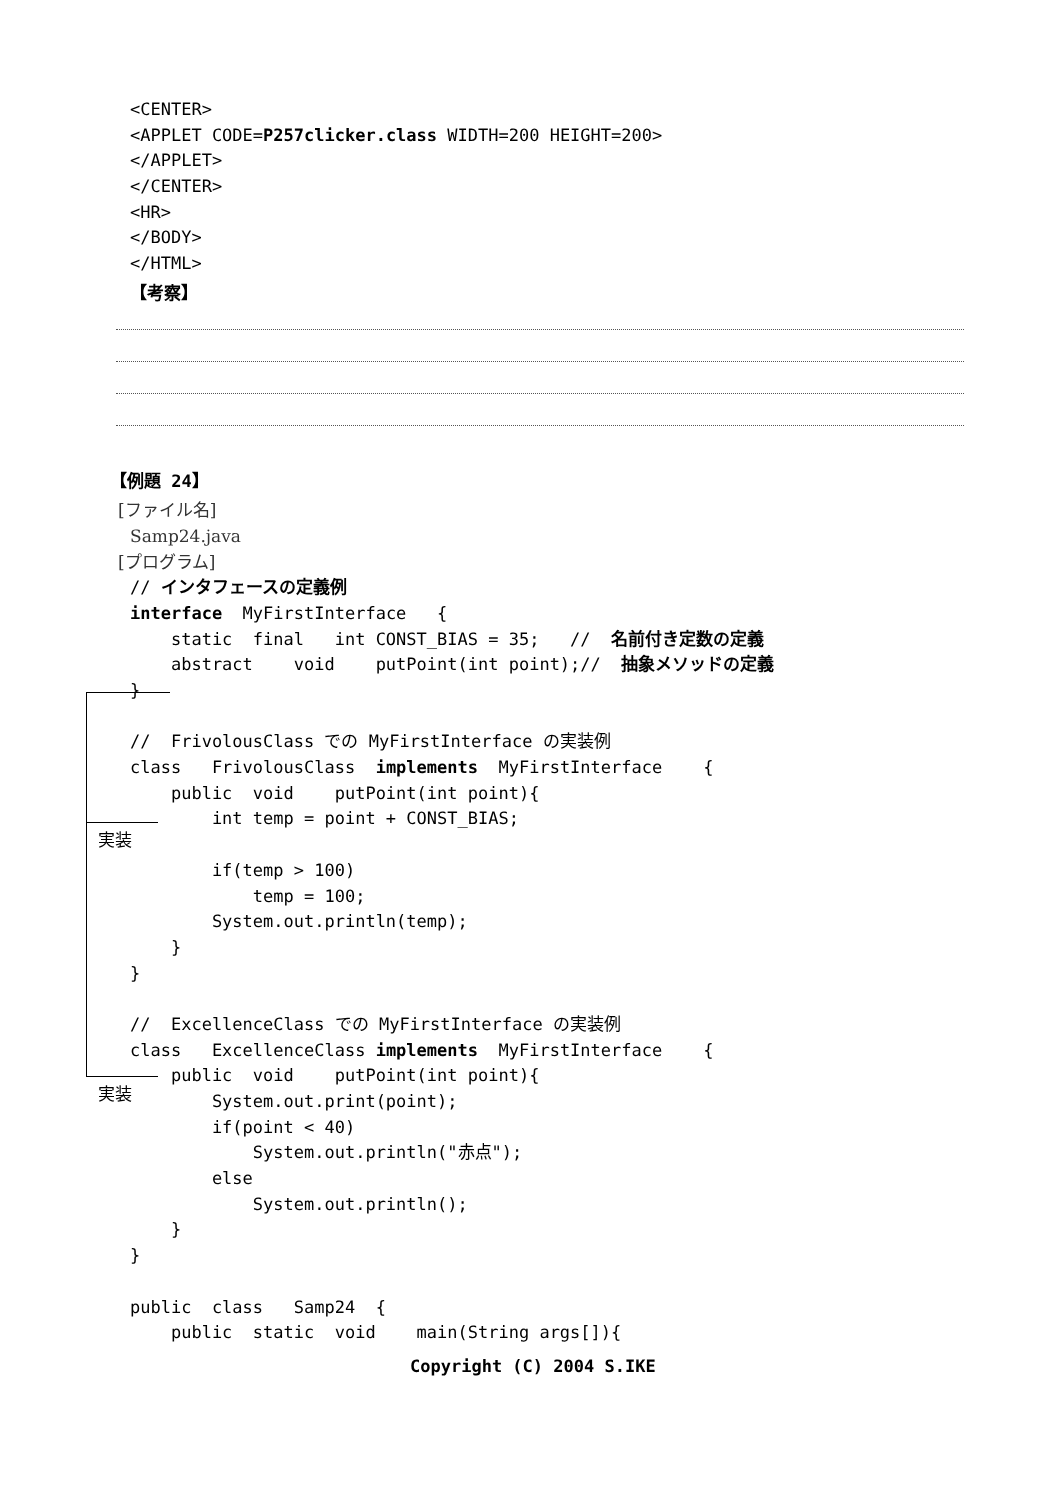<CENTER>
<APPLET CODE=P257clicker.class WIDTH=200 HEIGHT=200>
</APPLET>
</CENTER>
<HR>
</BODY>
</HTML>
【考察】
【例題 24】
[ファイル名]
Samp24.java
[プログラム]
// インタフェースの定義例
interface MyFirstInterface {
static final int CONST_BIAS = 35; // 名前付き定数の定義
abstract void putPoint(int point);// 抽象メソッドの定義
}
// FrivolousClass での MyFirstInterface の実装例
class FrivolousClass implements MyFirstInterface {
public void putPoint(int point){
int temp = point + CONST_BIAS;
if(temp > 100)
temp = 100;
System.out.println(temp);
}
}
// ExcellenceClass での MyFirstInterface の実装例
class ExcellenceClass implements MyFirstInterface {
public void putPoint(int point){
System.out.print(point);
if(point < 40)
System.out.println("赤点");
else
System.out.println();
}
}
public class Samp24 {
public static void main(String args[]){
Copyright (C) 2004 S.IKE
実装
実装